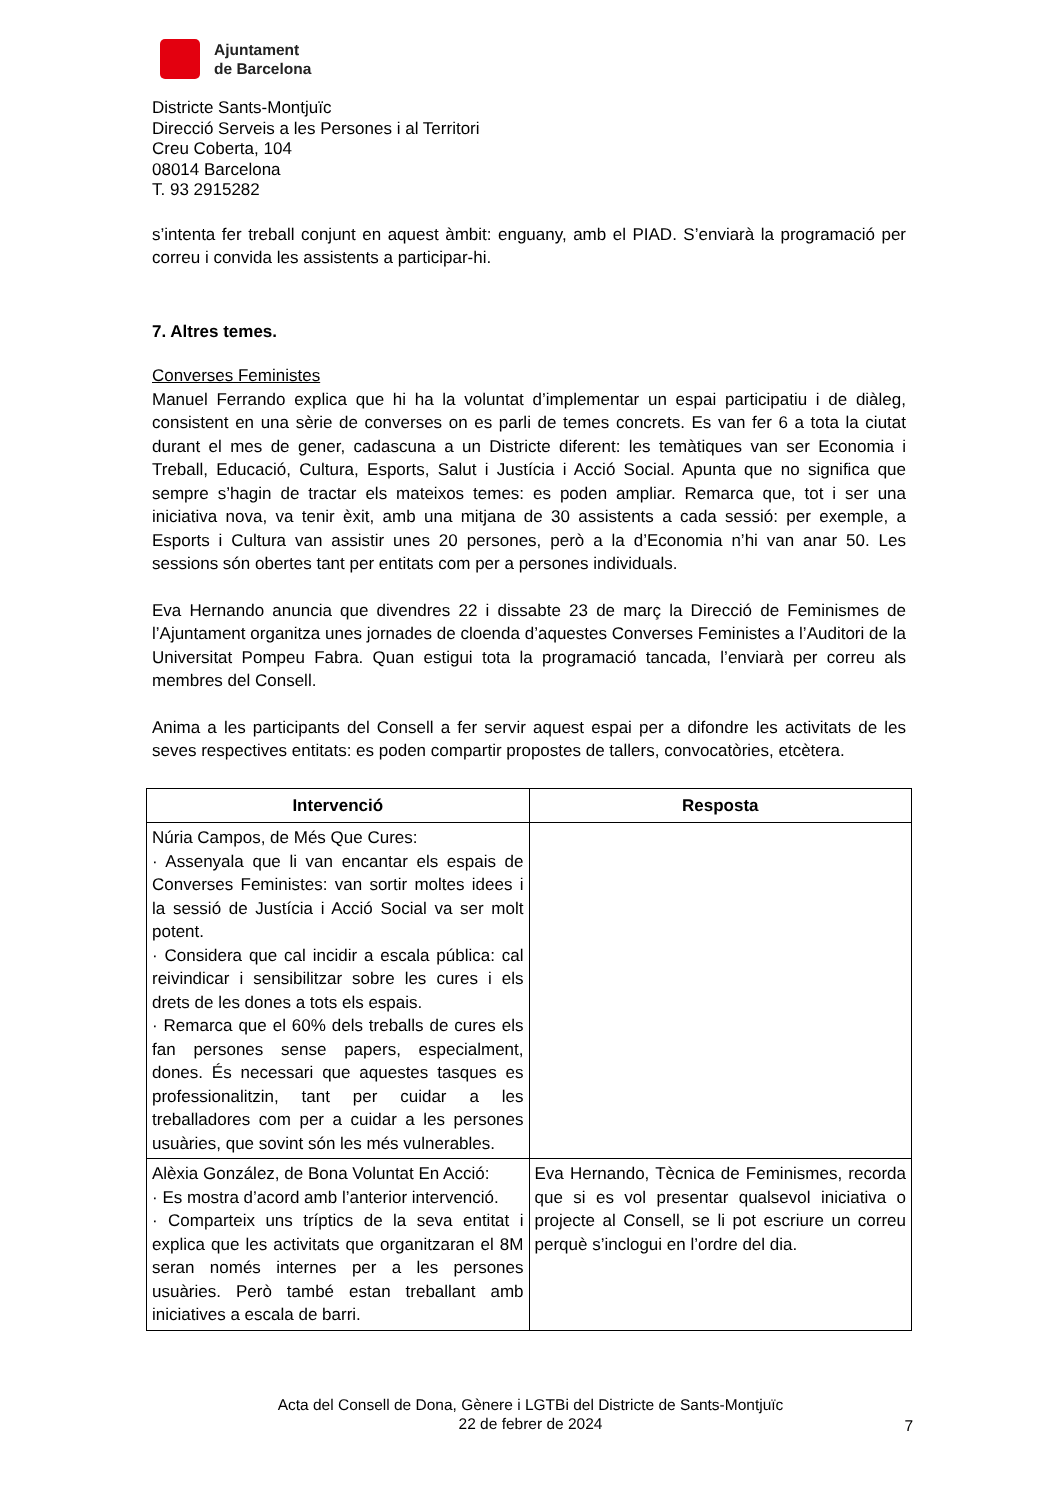Ajuntament
de Barcelona
Districte Sants-Montjuïc
Direcció Serveis a les Persones i al Territori
Creu Coberta, 104
08014 Barcelona
T. 93 2915282
s’intenta fer treball conjunt en aquest àmbit: enguany, amb el PIAD. S’enviarà la programació per correu i convida les assistents a participar-hi.
7. Altres temes.
Converses Feministes
Manuel Ferrando explica que hi ha la voluntat d’implementar un espai participatiu i de diàleg, consistent en una sèrie de converses on es parli de temes concrets. Es van fer 6 a tota la ciutat durant el mes de gener, cadascuna a un Districte diferent: les temàtiques van ser Economia i Treball, Educació, Cultura, Esports, Salut i Justícia i Acció Social. Apunta que no significa que sempre s’hagin de tractar els mateixos temes: es poden ampliar. Remarca que, tot i ser una iniciativa nova, va tenir èxit, amb una mitjana de 30 assistents a cada sessió: per exemple, a Esports i Cultura van assistir unes 20 persones, però a la d’Economia n’hi van anar 50. Les sessions són obertes tant per entitats com per a persones individuals.
Eva Hernando anuncia que divendres 22 i dissabte 23 de març la Direcció de Feminismes de l’Ajuntament organitza unes jornades de cloenda d’aquestes Converses Feministes a l’Auditori de la Universitat Pompeu Fabra. Quan estigui tota la programació tancada, l’enviarà per correu als membres del Consell.
Anima a les participants del Consell a fer servir aquest espai per a difondre les activitats de les seves respectives entitats: es poden compartir propostes de tallers, convocatòries, etcètera.
| Intervenció | Resposta |
| --- | --- |
| Núria Campos, de Més Que Cures: · Assenyala que li van encantar els espais de Converses Feministes: van sortir moltes idees i la sessió de Justícia i Acció Social va ser molt potent. · Considera que cal incidir a escala pública: cal reivindicar i sensibilitzar sobre les cures i els drets de les dones a tots els espais. · Remarca que el 60% dels treballs de cures els fan persones sense papers, especialment, dones. És necessari que aquestes tasques es professionalitzin, tant per cuidar a les treballadores com per a cuidar a les persones usuàries, que sovint són les més vulnerables. | |
| Alèxia González, de Bona Voluntat En Acció: · Es mostra d’acord amb l’anterior intervenció. · Comparteix uns tríptics de la seva entitat i explica que les activitats que organitzaran el 8M seran només internes per a les persones usuàries. Però també estan treballant amb iniciatives a escala de barri. | Eva Hernando, Tècnica de Feminismes, recorda que si es vol presentar qualsevol iniciativa o projecte al Consell, se li pot escriure un correu perquè s’inclogui en l’ordre del dia. |
Acta del Consell de Dona, Gènere i LGTBi del Districte de Sants-Montjuïc
22 de febrer de 2024
7